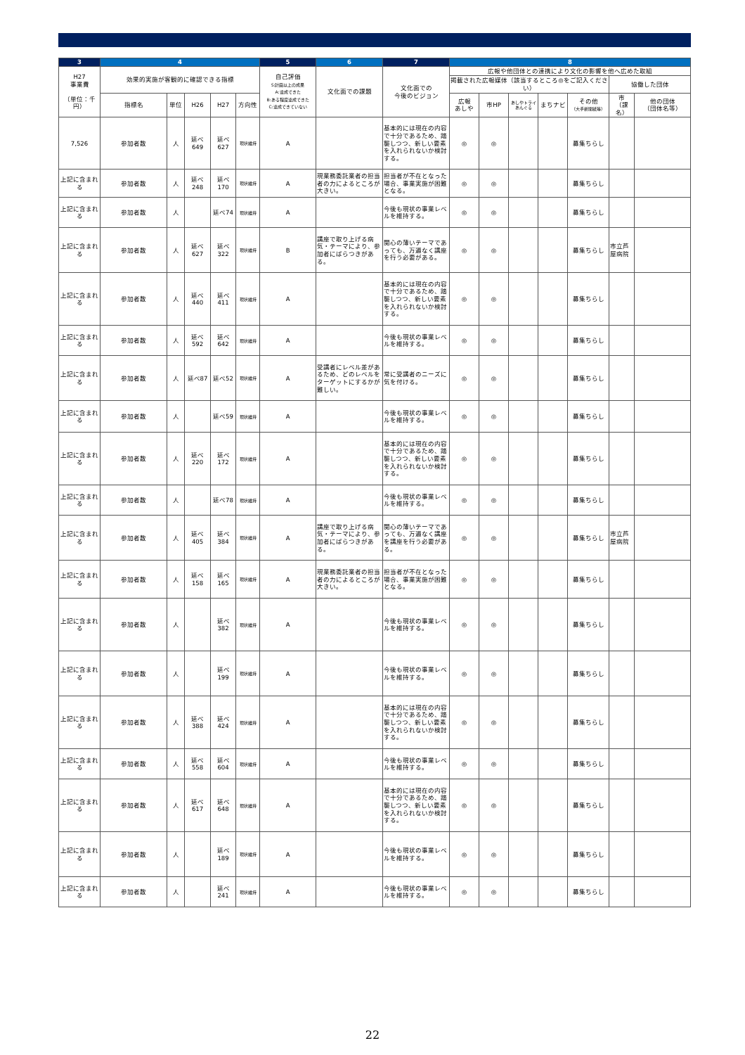| 3 | 4 | | | | | 5 | 6 | 7 | 8 | | | | | | |
| --- | --- | --- | --- | --- | --- | --- | --- | --- | --- | --- | --- | --- | --- | --- | --- |
| H27 事業費 （単位：千円） | 効果的実施が客観的に確認できる指標 | | | | | 自己評価 S:計画以上の成果 A:達成できた B:ある程度達成できた C:達成できていない | 文化面での課題 | 文化面での 今後のビジョン | 広報や他団体との連携により文化の影響を他へ広めた取組 | | | | | | |
| | | | | | | | | | 掲載された広報媒体（該当するところ◎をご記入ください） | | | | | 協働した団体 | |
| | 指標名 | 単位 | H26 | H27 | 方向性 | | | | 広報 あしや | 市HP | あしやトライあんぐる | まちナビ | その他 （大手新聞紙等） | 市 （課名） | 他の団体 （団体名等） |
| 7,526 | 参加者数 | 人 | 延べ 649 | 延べ 627 | 現状維持 | A | | 基本的には現在の内容で十分であるため、踏襲しつつ、新しい要素を入れられないか検討する。 | ◎ | ◎ | | | 募集ちらし | | |
| 上記に含まれる | 参加者数 | 人 | 延べ 248 | 延べ 170 | 現状維持 | A | 現業務委託業者の担当者の力によるところが大きい。 | 担当者が不在となった場合、事業実施が困難となる。 | ◎ | ◎ | | | 募集ちらし | | |
| 上記に含まれる | 参加者数 | 人 | | 延べ74 | 現状維持 | A | | 今後も現状の事業レベルを維持する。 | ◎ | ◎ | | | 募集ちらし | | |
| 上記に含まれる | 参加者数 | 人 | 延べ 627 | 延べ 322 | 現状維持 | B | 講座で取り上げる病気・テーマにより、参加者にばらつきがある。 | 関心の薄いテーマであっても、万遍なく講座を行う必要がある。 | ◎ | ◎ | | | 募集ちらし | 市立芦屋病院 | |
| 上記に含まれる | 参加者数 | 人 | 延べ 440 | 延べ 411 | 現状維持 | A | | 基本的には現在の内容で十分であるため、踏襲しつつ、新しい要素を入れられないか検討する。 | ◎ | ◎ | | | 募集ちらし | | |
| 上記に含まれる | 参加者数 | 人 | 延べ 592 | 延べ 642 | 現状維持 | A | | 今後も現状の事業レベルを維持する。 | ◎ | ◎ | | | 募集ちらし | | |
| 上記に含まれる | 参加者数 | 人 | 延べ87 | 延べ52 | 現状維持 | A | 受講者にレベル差があるため、どのレベルをターゲットにするかが難しい。 | 常に受講者のニーズに気を付ける。 | ◎ | ◎ | | | 募集ちらし | | |
| 上記に含まれる | 参加者数 | 人 | | 延べ59 | 現状維持 | A | | 今後も現状の事業レベルを維持する。 | ◎ | ◎ | | | 募集ちらし | | |
| 上記に含まれる | 参加者数 | 人 | 延べ 220 | 延べ 172 | 現状維持 | A | | 基本的には現在の内容で十分であるため、踏襲しつつ、新しい要素を入れられないか検討する。 | ◎ | ◎ | | | 募集ちらし | | |
| 上記に含まれる | 参加者数 | 人 | | 延べ78 | 現状維持 | A | | 今後も現状の事業レベルを維持する。 | ◎ | ◎ | | | 募集ちらし | | |
| 上記に含まれる | 参加者数 | 人 | 延べ 405 | 延べ 384 | 現状維持 | A | 講座で取り上げる病気・テーマにより、参加者にばらつきがある。 | 関心の薄いテーマであっても、万遍なく講座を講座を行う必要がある。 | ◎ | ◎ | | | 募集ちらし | 市立芦屋病院 | |
| 上記に含まれる | 参加者数 | 人 | 延べ 158 | 延べ 165 | 現状維持 | A | 現業務委託業者の担当者の力によるところが大きい。 | 担当者が不在となった場合、事業実施が困難となる。 | ◎ | ◎ | | | 募集ちらし | | |
| 上記に含まれる | 参加者数 | 人 | | 延べ 382 | 現状維持 | A | | 今後も現状の事業レベルを維持する。 | ◎ | ◎ | | | 募集ちらし | | |
| 上記に含まれる | 参加者数 | 人 | | 延べ 199 | 現状維持 | A | | 今後も現状の事業レベルを維持する。 | ◎ | ◎ | | | 募集ちらし | | |
| 上記に含まれる | 参加者数 | 人 | 延べ 388 | 延べ 424 | 現状維持 | A | | 基本的には現在の内容で十分であるため、踏襲しつつ、新しい要素を入れられないか検討する。 | ◎ | ◎ | | | 募集ちらし | | |
| 上記に含まれる | 参加者数 | 人 | 延べ 558 | 延べ 604 | 現状維持 | A | | 今後も現状の事業レベルを維持する。 | ◎ | ◎ | | | 募集ちらし | | |
| 上記に含まれる | 参加者数 | 人 | 延べ 617 | 延べ 648 | 現状維持 | A | | 基本的には現在の内容で十分であるため、踏襲しつつ、新しい要素を入れられないか検討する。 | ◎ | ◎ | | | 募集ちらし | | |
| 上記に含まれる | 参加者数 | 人 | | 延べ 189 | 現状維持 | A | | 今後も現状の事業レベルを維持する。 | ◎ | ◎ | | | 募集ちらし | | |
| 上記に含まれる | 参加者数 | 人 | | 延べ 241 | 現状維持 | A | | 今後も現状の事業レベルを維持する。 | ◎ | ◎ | | | 募集ちらし | | |
22